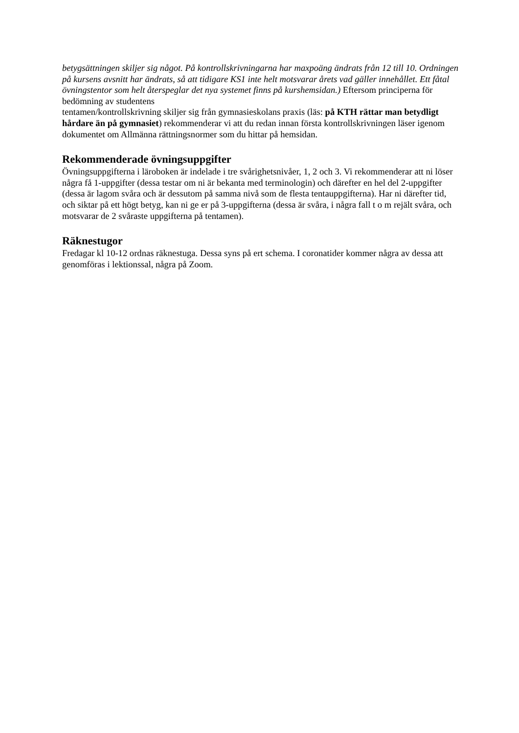betygsättningen skiljer sig något. På kontrollskrivningarna har maxpoäng ändrats från 12 till 10. Ordningen på kursens avsnitt har ändrats, så att tidigare KS1 inte helt motsvarar årets vad gäller innehållet. Ett fåtal övningstentor som helt återspeglar det nya systemet finns på kurshemsidan.) Eftersom principerna för bedömning av studentens
tentamen/kontrollskrivning skiljer sig från gymnasieskolans praxis (läs: på KTH rättar man betydligt hårdare än på gymnasiet) rekommenderar vi att du redan innan första kontrollskrivningen läser igenom dokumentet om Allmänna rättningsnormer som du hittar på hemsidan.
Rekommenderade övningsuppgifter
Övningsuppgifterna i läroboken är indelade i tre svårighetsnivåer, 1, 2 och 3. Vi rekommenderar att ni löser några få 1-uppgifter (dessa testar om ni är bekanta med terminologin) och därefter en hel del 2-uppgifter (dessa är lagom svåra och är dessutom på samma nivå som de flesta tentauppgifterna). Har ni därefter tid, och siktar på ett högt betyg, kan ni ge er på 3-uppgifterna (dessa är svåra, i några fall t o m rejält svåra, och motsvarar de 2 svåraste uppgifterna på tentamen).
Räknestugor
Fredagar kl 10-12 ordnas räknestuga. Dessa syns på ert schema. I coronatider kommer några av dessa att genomföras i lektionssal, några på Zoom.